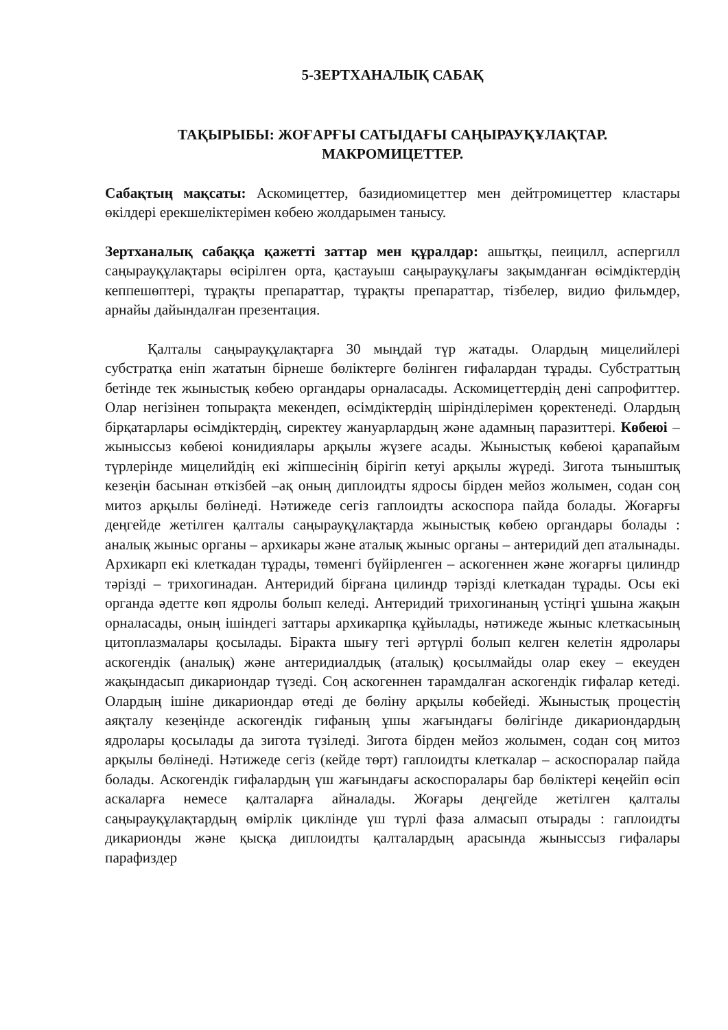5-ЗЕРТХАНАЛЫҚ САБАҚ
ТАҚЫРЫБЫ: ЖОҒАРҒЫ САТЫДАҒЫ САҢЫРАУҚҰЛАҚТАР.
МАКРОМИЦЕТТЕР.
Сабақтың мақсаты: Аскомицеттер, базидиомицеттер мен дейтромицеттер кластары өкілдері ерекшеліктерімен көбею жолдарымен танысу.
Зертханалық сабаққа қажетті заттар мен құралдар: ашытқы, пеицилл, аспергилл саңырауқұлақтары өсірілген орта, қастауыш саңырауқұлағы зақымданған өсімдіктердің кеппешөптері, тұрақты препараттар, тұрақты препараттар, тізбелер, видио фильмдер, арнайы дайындалған презентация.
Қалталы саңырауқұлақтарға 30 мыңдай түр жатады. Олардың мицелийлері субстратқа еніп жататын бірнеше бөліктерге бөлінген гифалардан тұрады. Субстраттың бетінде тек жыныстық көбею органдары орналасады. Аскомицеттердің дені сапрофиттер. Олар негізінен топырақта мекендеп, өсімдіктердің шіріндiлерімен қоректенеді. Олардың бірқатарлары өсімдіктердің, сиректеу жануарлардың және адамның паразиттері. Көбеюі – жыныссыз көбеюі конидиялары арқылы жүзеге асады. Жыныстық көбеюі қарапайым түрлерінде мицелийдің екі жіпшесінің бірігіп кетуі арқылы жүреді. Зигота тыныштық кезеңін басынан өткізбей –ақ оның диплоидты ядросы бірден мейоз жолымен, содан соң митоз арқылы бөлінеді. Нәтижеде сегіз гаплоидты аскоспора пайда болады. Жоғарғы деңгейде жетілген қалталы саңырауқұлақтарда жыныстық көбею органдары болады : аналық жыныс органы – архикары және аталық жыныс органы – антеридий деп аталынады. Архикарп екі клеткадан тұрады, төменгі бүйірленген – аскогеннен және жоғарғы цилиндр тәрізді – трихогинадан. Антеридий бірғана цилиндр тәрізді клеткадан тұрады. Осы екі органда әдетте көп ядролы болып келеді. Антеридий трихогинаның үстіңгі ұшына жақын орналасады, оның ішіндегі заттары архикарпқа құйылады, нәтижеде жыныс клеткасының цитоплазмалары қосылады. Біракта шығу тегі әртүрлі болып келген келетін ядролары аскогендік (аналық) және антеридиалдық (аталық) қосылмайды олар екеу – екеуден жақындасып дикариондар түзеді. Соң аскогеннен тарамдалған аскогендік гифалар кетеді. Олардың ішіне дикариондар өтеді де бөліну арқылы көбейеді. Жыныстық процестің аяқталу кезеңінде аскогендік гифаның ұшы жағындағы бөлігінде дикариондардың ядролары қосылады да зигота түзіледі. Зигота бірден мейоз жолымен, содан соң митоз арқылы бөлінеді. Нәтижеде сегіз (кейде төрт) гаплоидты клеткалар – аскоспоралар пайда болады. Аскогендік гифалардың үш жағындағы аскоспоралары бар бөліктері кеңейіп өсіп аскаларға немесе қалталарға айналады. Жоғары деңгейде жетілген қалталы саңырауқұлақтардың өмірлік циклінде үш түрлі фаза алмасып отырады : гаплоидты дикарионды және қысқа диплоидты қалталардың арасында жыныссыз гифалары парафиздер